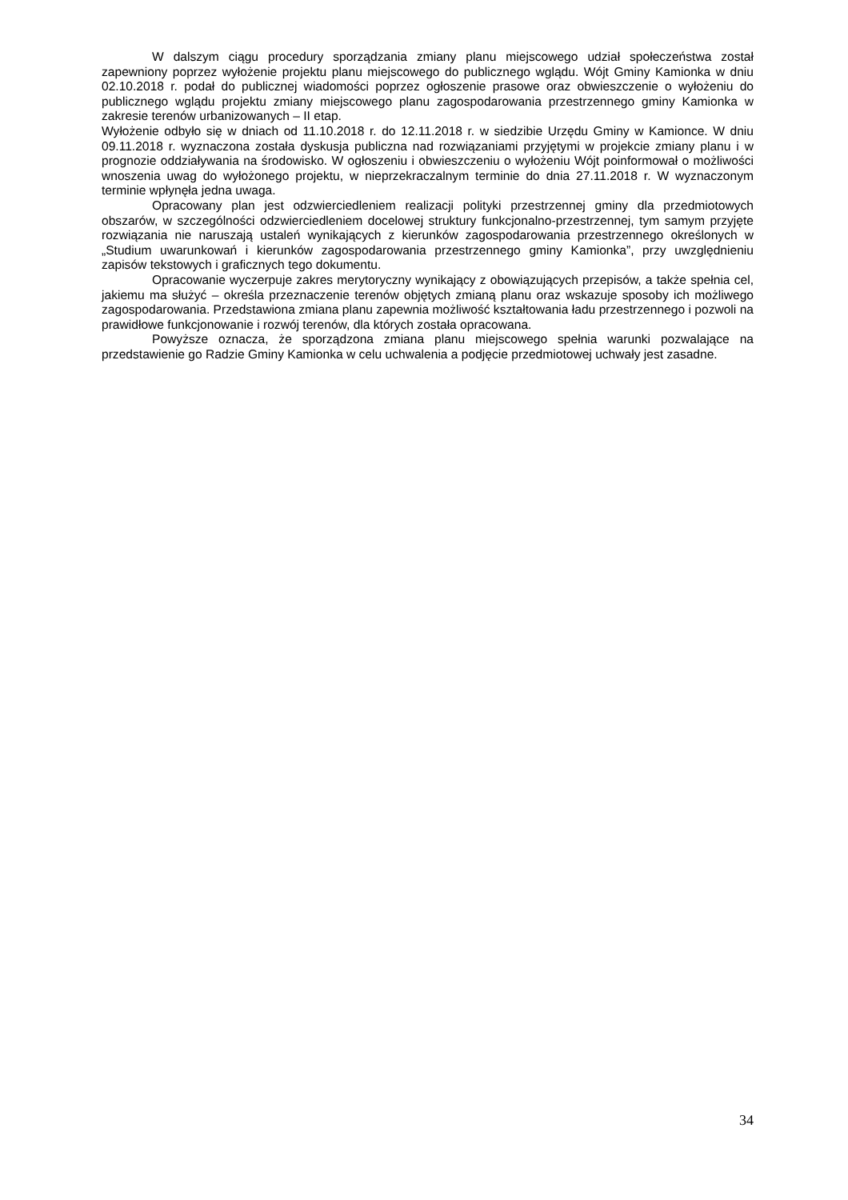W dalszym ciągu procedury sporządzania zmiany planu miejscowego udział społeczeństwa został zapewniony poprzez wyłożenie projektu planu miejscowego do publicznego wglądu. Wójt Gminy Kamionka w dniu 02.10.2018 r. podał do publicznej wiadomości poprzez ogłoszenie prasowe oraz obwieszczenie o wyłożeniu do publicznego wglądu projektu zmiany miejscowego planu zagospodarowania przestrzennego gminy Kamionka w zakresie terenów urbanizowanych – II etap.
Wyłożenie odbyło się w dniach od 11.10.2018 r. do 12.11.2018 r. w siedzibie Urzędu Gminy w Kamionce. W dniu 09.11.2018 r. wyznaczona została dyskusja publiczna nad rozwiązaniami przyjętymi w projekcie zmiany planu i w prognozie oddziaływania na środowisko. W ogłoszeniu i obwieszczeniu o wyłożeniu Wójt poinformował o możliwości wnoszenia uwag do wyłożonego projektu, w nieprzekraczalnym terminie do dnia 27.11.2018 r. W wyznaczonym terminie wpłynęła jedna uwaga.
Opracowany plan jest odzwierciedleniem realizacji polityki przestrzennej gminy dla przedmiotowych obszarów, w szczególności odzwierciedleniem docelowej struktury funkcjonalno-przestrzennej, tym samym przyjęte rozwiązania nie naruszają ustaleń wynikających z kierunków zagospodarowania przestrzennego określonych w „Studium uwarunkowań i kierunków zagospodarowania przestrzennego gminy Kamionka”, przy uwzględnieniu zapisów tekstowych i graficznych tego dokumentu.
Opracowanie wyczerpuje zakres merytoryczny wynikający z obowiązujących przepisów, a także spełnia cel, jakiemu ma służyć – określa przeznaczenie terenów objętych zmianą planu oraz wskazuje sposoby ich możliwego zagospodarowania. Przedstawiona zmiana planu zapewnia możliwość kształtowania ładu przestrzennego i pozwoli na prawidłowe funkcjonowanie i rozwój terenów, dla których została opracowana.
Powyższe oznacza, że sporządzona zmiana planu miejscowego spełnia warunki pozwalające na przedstawienie go Radzie Gminy Kamionka w celu uchwalenia a podjęcie przedmiotowej uchwały jest zasadne.
34